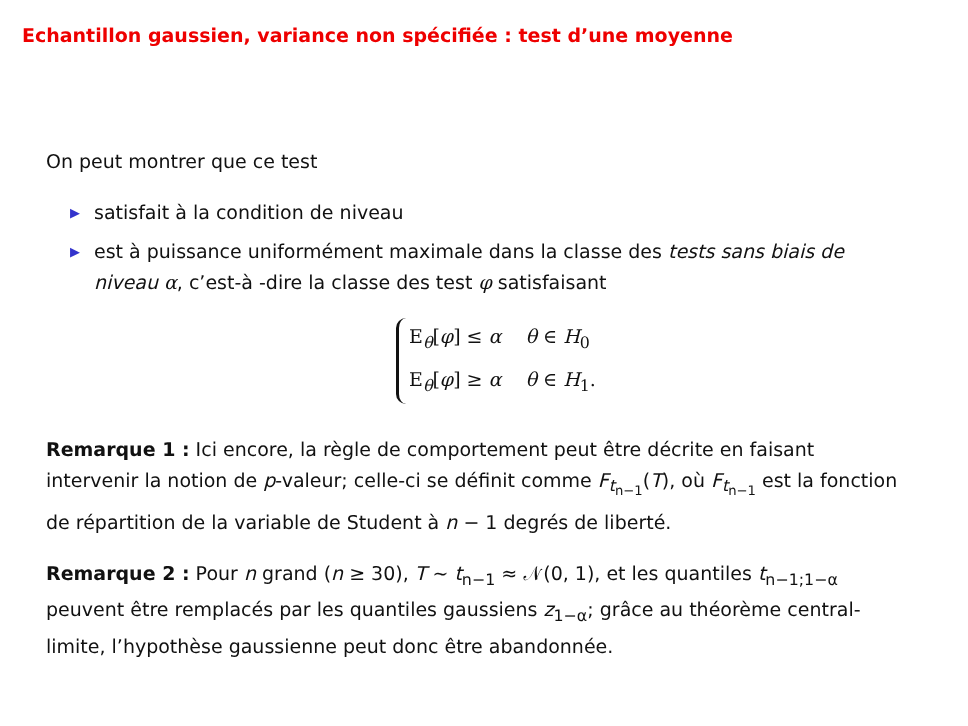Echantillon gaussien, variance non spécifiée : test d’une moyenne
On peut montrer que ce test
▶ satisfait à la condition de niveau
▶ est à puissance uniformément maximale dans la classe des tests sans biais de niveau α, c’est-à -dire la classe des test φ satisfaisant
E<sub>θ</sub>[φ] ≤ α θ ∈ H<sub>0</sub>
E<sub>θ</sub>[φ] ≥ α θ ∈ H<sub>1</sub>.
Remarque 1 : Ici encore, la règle de comportement peut être décrite en faisant intervenir la notion de p-valeur; celle-ci se définit comme F<sub>t<sub>n−1</sub></sub>(T), où F<sub>t<sub>n−1</sub></sub> est la fonction de répartition de la variable de Student à n − 1 degrés de liberté.
Remarque 2 : Pour n grand (n ≥ 30), T ∼ t<sub>n−1</sub> ≈ 𝒩(0, 1), et les quantiles t<sub>n−1;1−α</sub> peuvent être remplacés par les quantiles gaussiens z<sub>1−α</sub>; grâce au théorème central-limite, l’hypothèse gaussienne peut donc être abandonnée.